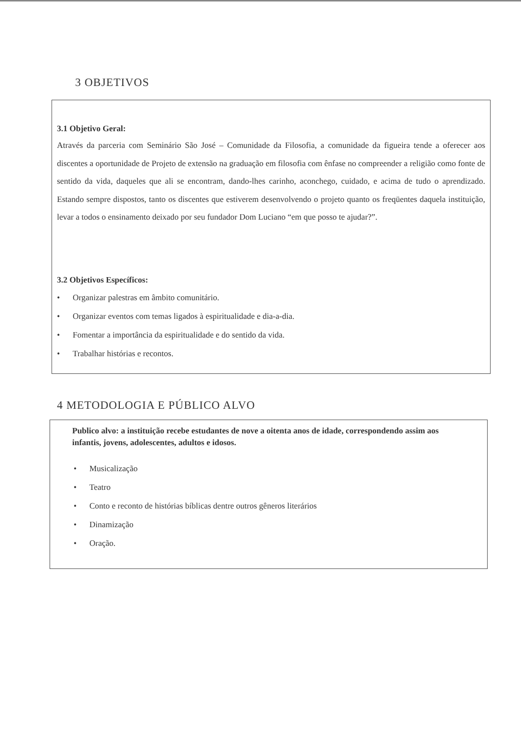3 OBJETIVOS
3.1 Objetivo Geral:
Através da parceria com Seminário São José – Comunidade da Filosofia, a comunidade da figueira tende a oferecer aos discentes a oportunidade de Projeto de extensão na graduação em filosofia com ênfase no compreender a religião como fonte de sentido da vida, daqueles que ali se encontram, dando-lhes carinho, aconchego, cuidado, e acima de tudo o aprendizado. Estando sempre dispostos, tanto os discentes que estiverem desenvolvendo o projeto quanto os freqüentes daquela instituição, levar a todos o ensinamento deixado por seu fundador Dom Luciano “em que posso te ajudar?”.
3.2 Objetivos Específicos:
• Organizar palestras em âmbito comunitário.
• Organizar eventos com temas ligados à espiritualidade e dia-a-dia.
• Fomentar a importância da espiritualidade e do sentido da vida.
• Trabalhar histórias e recontos.
4 METODOLOGIA E PÚBLICO ALVO
Publico alvo: a instituição recebe estudantes de nove a oitenta anos de idade, correspondendo assim aos infantis, jovens, adolescentes, adultos e idosos.
• Musicalização
• Teatro
• Conto e reconto de histórias bíblicas dentre outros gêneros literários
• Dinamização
• Oração.